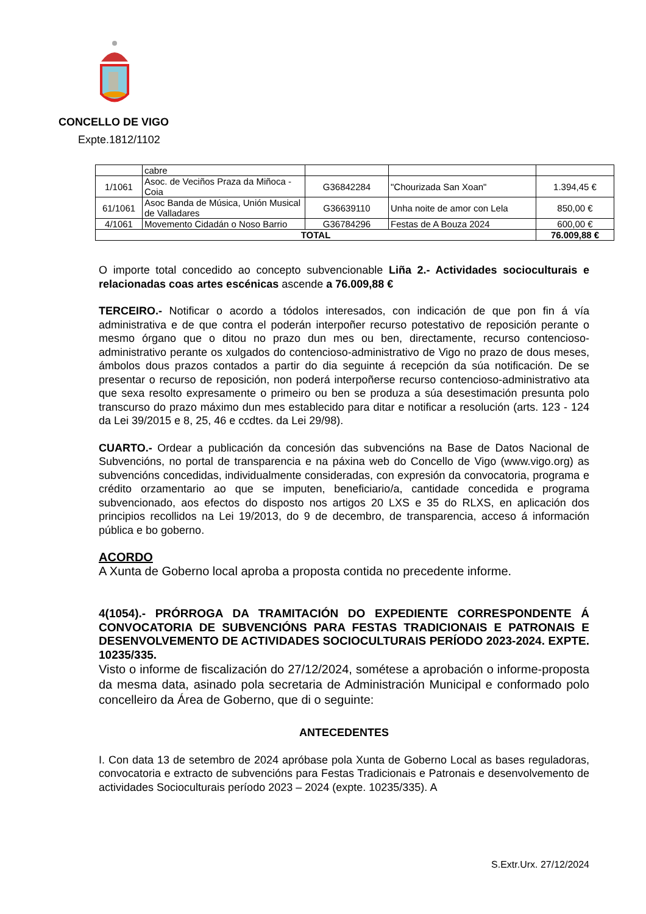CONCELLO DE VIGO
Expte.1812/1102
| | cabre | | | |
| 1/1061 | Asoc. de Veciños Praza da Miñoca - Coia | G36842284 | "Chourizada San Xoan" | 1.394,45 € |
| 61/1061 | Asoc Banda de Música, Unión Musical de Valladares | G36639110 | Unha noite de amor con Lela | 850,00 € |
| 4/1061 | Movemento Cidadán o Noso Barrio | G36784296 | Festas de A Bouza 2024 | 600,00 € |
| TOTAL | | | | 76.009,88 € |
O importe total concedido ao concepto subvencionable Liña 2.- Actividades socioculturais e relacionadas coas artes escénicas ascende a 76.009,88 €
TERCEIRO.- Notificar o acordo a tódolos interesados, con indicación de que pon fin á vía administrativa e de que contra el poderán interpoñer recurso potestativo de reposición perante o mesmo órgano que o ditou no prazo dun mes ou ben, directamente, recurso contencioso-administrativo perante os xulgados do contencioso-administrativo de Vigo no prazo de dous meses, ámbolos dous prazos contados a partir do dia seguinte á recepción da súa notificación. De se presentar o recurso de reposición, non poderá interpoñerse recurso contencioso-administrativo ata que sexa resolto expresamente o primeiro ou ben se produza a súa desestimación presunta polo transcurso do prazo máximo dun mes establecido para ditar e notificar a resolución (arts. 123 - 124 da Lei 39/2015 e 8, 25, 46 e ccdtes. da Lei 29/98).
CUARTO.- Ordear a publicación da concesión das subvencións na Base de Datos Nacional de Subvencións, no portal de transparencia e na páxina web do Concello de Vigo (www.vigo.org) as subvencións concedidas, individualmente consideradas, con expresión da convocatoria, programa e crédito orzamentario ao que se imputen, beneficiario/a, cantidade concedida e programa subvencionado, aos efectos do disposto nos artigos 20 LXS e 35 do RLXS, en aplicación dos principios recollidos na Lei 19/2013, do 9 de decembro, de transparencia, acceso á información pública e bo goberno.
ACORDO
A Xunta de Goberno local aproba a proposta contida no precedente informe.
4(1054).- PRÓRROGA DA TRAMITACIÓN DO EXPEDIENTE CORRESPONDENTE Á CONVOCATORIA DE SUBVENCIÓNS PARA FESTAS TRADICIONAIS E PATRONAIS E DESENVOLVEMENTO DE ACTIVIDADES SOCIOCULTURAIS PERÍODO 2023-2024. EXPTE. 10235/335.
Visto o informe de fiscalización do 27/12/2024, sométese a aprobación o informe-proposta da mesma data, asinado pola secretaria de Administración Municipal e conformado polo concelleiro da Área de Goberno, que di o seguinte:
ANTECEDENTES
I. Con data 13 de setembro de 2024 apróbase pola Xunta de Goberno Local as bases reguladoras, convocatoria e extracto de subvencións para Festas Tradicionais e Patronais e desenvolvemento de actividades Socioculturais período 2023 – 2024 (expte. 10235/335). A
S.Extr.Urx. 27/12/2024